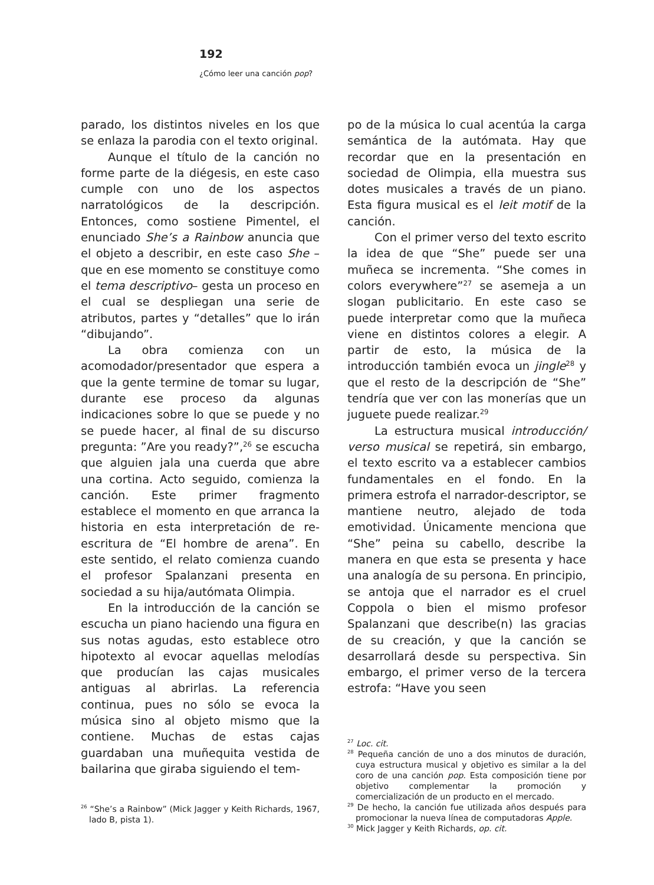192
¿Cómo leer una canción pop?
parado, los distintos niveles en los que se enlaza la parodia con el texto original.
Aunque el título de la canción no forme parte de la diégesis, en este caso cumple con uno de los aspectos narratológicos de la descripción. Entonces, como sostiene Pimentel, el enunciado She’s a Rainbow anuncia que el objeto a describir, en este caso She –que en ese momento se constituye como el tema descriptivo– gesta un proceso en el cual se despliegan una serie de atributos, partes y “detalles” que lo irán “dibujando”.
La obra comienza con un acomodador/presentador que espera a que la gente termine de tomar su lugar, durante ese proceso da algunas indicaciones sobre lo que se puede y no se puede hacer, al final de su discurso pregunta: ”Are you ready?”,<sup>26</sup> se escucha que alguien jala una cuerda que abre una cortina. Acto seguido, comienza la canción. Este primer fragmento establece el momento en que arranca la historia en esta interpretación de re-escritura de “El hombre de arena”. En este sentido, el relato comienza cuando el profesor Spalanzani presenta en sociedad a su hija/autómata Olimpia.
En la introducción de la canción se escucha un piano haciendo una figura en sus notas agudas, esto establece otro hipotexto al evocar aquellas melodías que producían las cajas musicales antiguas al abrirlas. La referencia continua, pues no sólo se evoca la música sino al objeto mismo que la contiene. Muchas de estas cajas guardaban una muñequita vestida de bailarina que giraba siguiendo el tem-
<sup>26</sup> “She’s a Rainbow” (Mick Jagger y Keith Richards, 1967, lado B, pista 1).
po de la música lo cual acentúa la carga semántica de la autómata. Hay que recordar que en la presentación en sociedad de Olimpia, ella muestra sus dotes musicales a través de un piano. Esta figura musical es el leit motif de la canción.
Con el primer verso del texto escrito la idea de que “She” puede ser una muñeca se incrementa. “She comes in colors everywhere”<sup>27</sup> se asemeja a un slogan publicitario. En este caso se puede interpretar como que la muñeca viene en distintos colores a elegir. A partir de esto, la música de la introducción también evoca un jingle<sup>28</sup> y que el resto de la descripción de “She” tendría que ver con las monerías que un juguete puede realizar.<sup>29</sup>
La estructura musical introducción/ verso musical se repetirá, sin embargo, el texto escrito va a establecer cambios fundamentales en el fondo. En la primera estrofa el narrador-descriptor, se mantiene neutro, alejado de toda emotividad. Únicamente menciona que “She” peina su cabello, describe la manera en que esta se presenta y hace una analogía de su persona. En principio, se antoja que el narrador es el cruel Coppola o bien el mismo profesor Spalanzani que describe(n) las gracias de su creación, y que la canción se desarrollará desde su perspectiva. Sin embargo, el primer verso de la tercera estrofa: “Have you seen
<sup>27</sup> Loc. cit.
<sup>28</sup> Pequeña canción de uno a dos minutos de duración, cuya estructura musical y objetivo es similar a la del coro de una canción pop. Esta composición tiene por objetivo complementar la promoción y comercialización de un producto en el mercado.
<sup>29</sup> De hecho, la canción fue utilizada años después para promocionar la nueva línea de computadoras Apple.
<sup>30</sup> Mick Jagger y Keith Richards, op. cit.